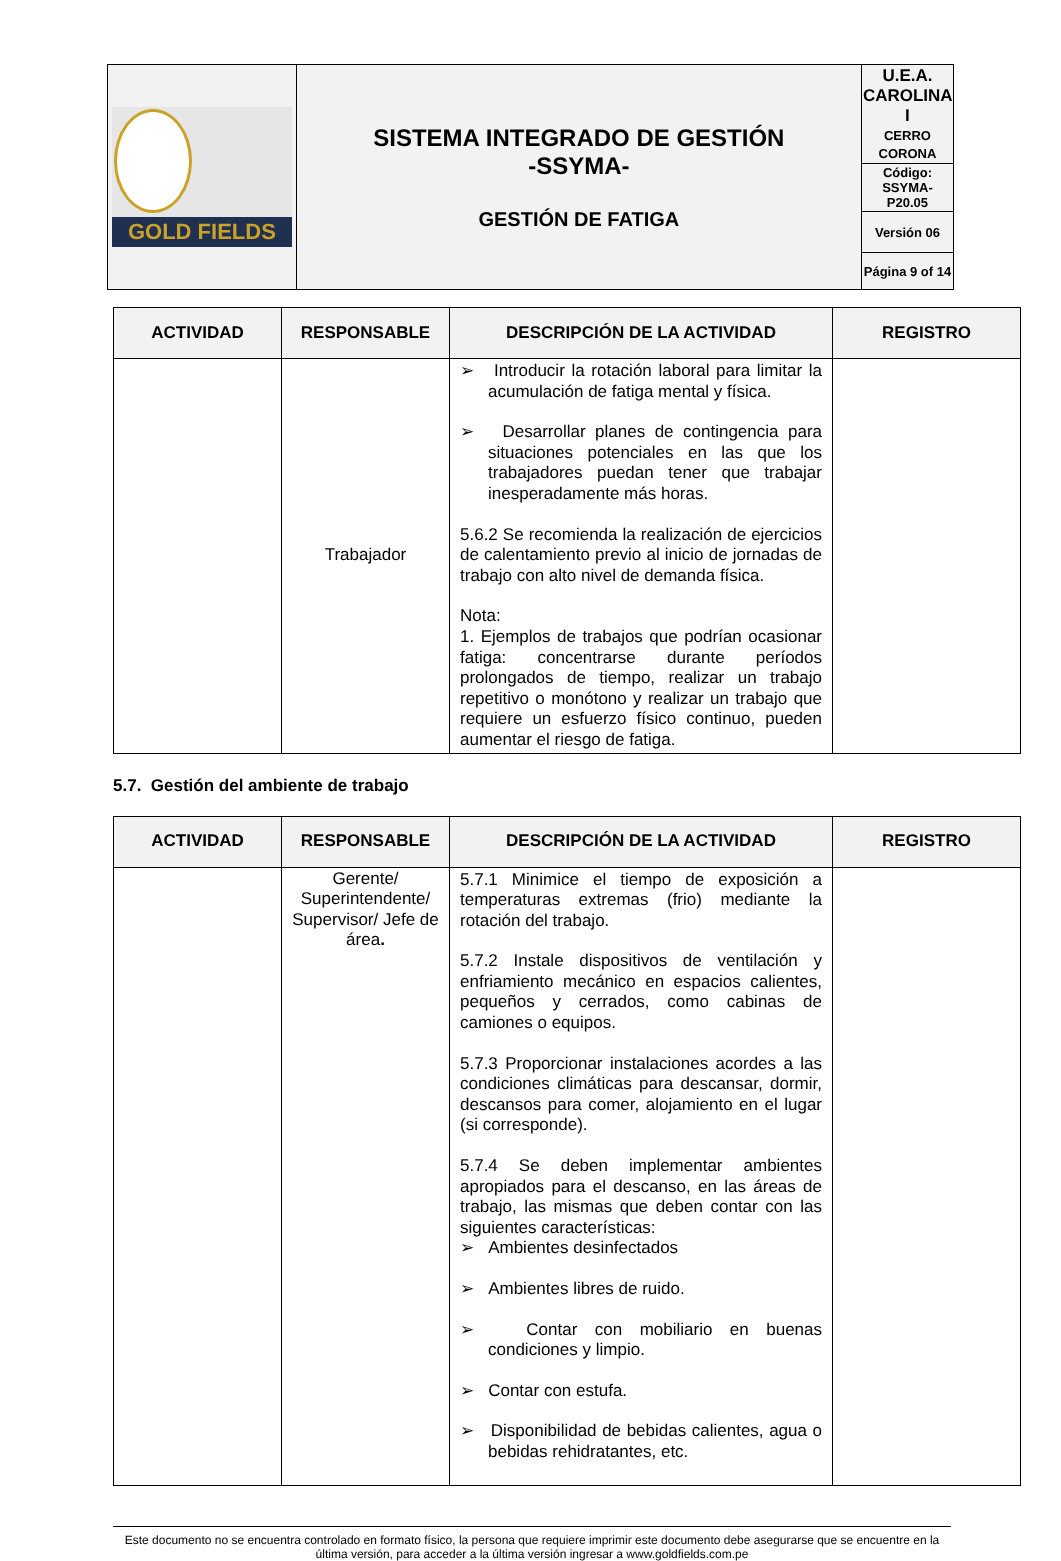| GOLD FIELDS | SISTEMA INTEGRADO DE GESTIÓN -SSYMA- GESTIÓN DE FATIGA | U.E.A. CAROLINA I CERRO CORONA |
| | | Código: SSYMA-P20.05 |
| | | Versión 06 |
| | | Página 9 of 14 |
| ACTIVIDAD | RESPONSABLE | DESCRIPCIÓN DE LA ACTIVIDAD | REGISTRO |
| --- | --- | --- | --- |
| | Trabajador | ➢ Introducir la rotación laboral para limitar la acumulación de fatiga mental y física. ➢ Desarrollar planes de contingencia para situaciones potenciales en las que los trabajadores puedan tener que trabajar inesperadamente más horas. 5.6.2 Se recomienda la realización de ejercicios de calentamiento previo al inicio de jornadas de trabajo con alto nivel de demanda física. Nota: 1. Ejemplos de trabajos que podrían ocasionar fatiga: concentrarse durante períodos prolongados de tiempo, realizar un trabajo repetitivo o monótono y realizar un trabajo que requiere un esfuerzo físico continuo, pueden aumentar el riesgo de fatiga. | |
5.7. Gestión del ambiente de trabajo
| ACTIVIDAD | RESPONSABLE | DESCRIPCIÓN DE LA ACTIVIDAD | REGISTRO |
| --- | --- | --- | --- |
| | Gerente/ Superintendente/ Supervisor/ Jefe de área . | 5.7.1 Minimice el tiempo de exposición a temperaturas extremas (frio) mediante la rotación del trabajo. 5.7.2 Instale dispositivos de ventilación y enfriamiento mecánico en espacios calientes, pequeños y cerrados, como cabinas de camiones o equipos. 5.7.3 Proporcionar instalaciones acordes a las condiciones climáticas para descansar, dormir, descansos para comer, alojamiento en el lugar (si corresponde). 5.7.4 Se deben implementar ambientes apropiados para el descanso, en las áreas de trabajo, las mismas que deben contar con las siguientes características: ➢ Ambientes desinfectados ➢ Ambientes libres de ruido. ➢ Contar con mobiliario en buenas condiciones y limpio. ➢ Contar con estufa. ➢ Disponibilidad de bebidas calientes, agua o bebidas rehidratantes, etc. | |
Este documento no se encuentra controlado en formato físico, la persona que requiere imprimir este documento debe asegurarse que se encuentre en la última versión, para acceder a la última versión ingresar a www.goldfields.com.pe